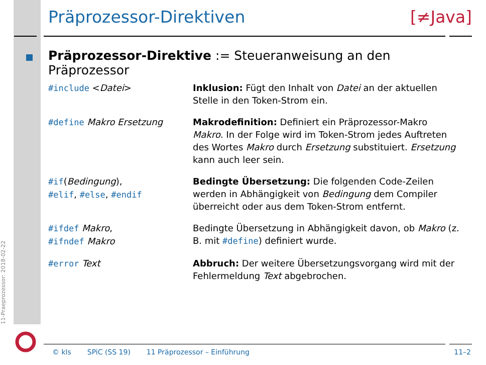11-Praeprozessor: 2018-02-22
Präprozessor-Direktiven [≠Java]
Präprozessor-Direktive := Steueranweisung an den Präprozessor
| #include < Datei > | Inklusion: Fügt den Inhalt von Datei an der aktuellen Stelle in den Token-Strom ein. |
| #define Makro Ersetzung | Makrodefinition: Definiert ein Präprozessor-Makro Makro . In der Folge wird im Token-Strom jedes Auftreten des Wortes Makro durch Ersetzung substituiert. Ersetzung kann auch leer sein. |
| #if ( Bedingung ), #elif , #else , #endif | Bedingte Übersetzung: Die folgenden Code-Zeilen werden in Abhängigkeit von Bedingung dem Compiler überreicht oder aus dem Token-Strom entfernt. |
| #ifdef Makro , #ifndef Makro | Bedingte Übersetzung in Abhängigkeit davon, ob Makro (z. B. mit #define ) definiert wurde. |
| #error Text | Abbruch: Der weitere Übersetzungsvorgang wird mit der Fehlermeldung Text abgebrochen. |
© kls SPiC (SS 19) 11 Präprozessor – Einführung 11–2